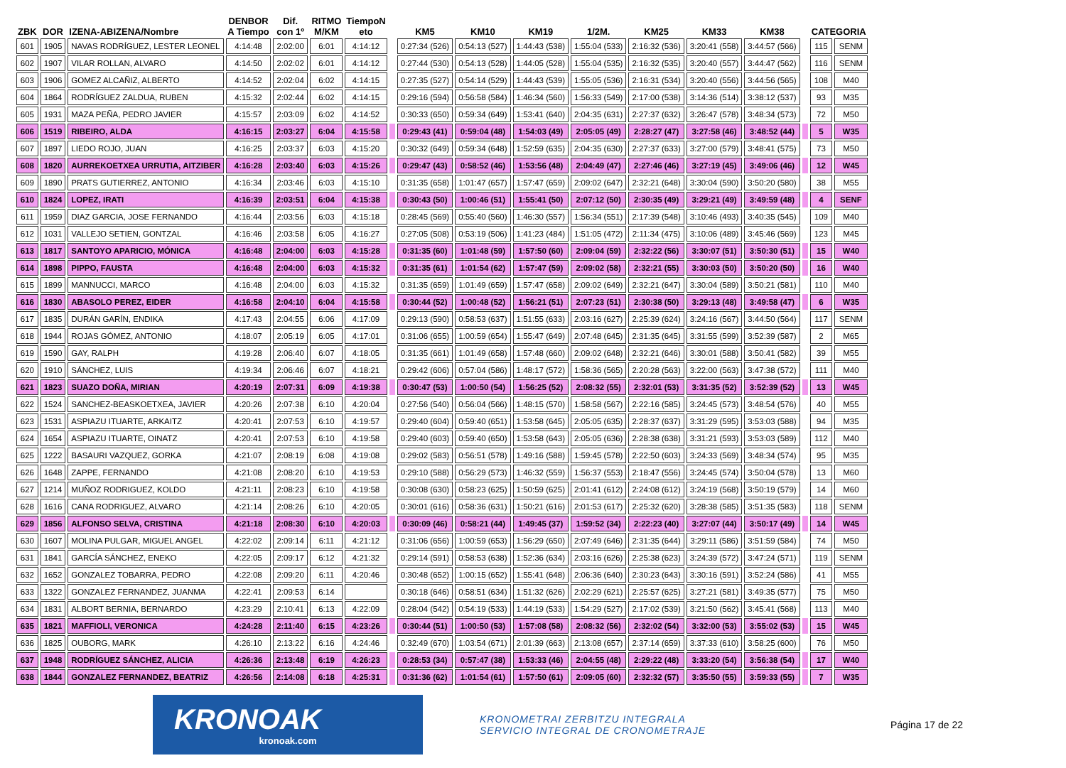| ZBK | DOR | IZENA-ABIZENA/Nombre | DENBOR A Tiempo | Dif. con 1º | RITMO M/KM | TiempoN eto | | KM5 | KM10 | KM19 | 1/2M. | KM25 | KM33 | KM38 | | CATEGORIA | |
| --- | --- | --- | --- | --- | --- | --- | --- | --- | --- | --- | --- | --- | --- | --- | --- | --- | --- |
| 601 | 1905 | NAVAS RODRÍGUEZ, LESTER LEONEL | 4:14:48 | 2:02:00 | 6:01 | 4:14:12 | | 0:27:34 (526) | 0:54:13 (527) | 1:44:43 (538) | 1:55:04 (533) | 2:16:32 (536) | 3:20:41 (558) | 3:44:57 (566) | | 115 | SENM |
| 602 | 1907 | VILAR ROLLAN, ALVARO | 4:14:50 | 2:02:02 | 6:01 | 4:14:12 | | 0:27:44 (530) | 0:54:13 (528) | 1:44:05 (528) | 1:55:04 (535) | 2:16:32 (535) | 3:20:40 (557) | 3:44:47 (562) | | 116 | SENM |
| 603 | 1906 | GOMEZ ALCAÑIZ, ALBERTO | 4:14:52 | 2:02:04 | 6:02 | 4:14:15 | | 0:27:35 (527) | 0:54:14 (529) | 1:44:43 (539) | 1:55:05 (536) | 2:16:31 (534) | 3:20:40 (556) | 3:44:56 (565) | | 108 | M40 |
| 604 | 1864 | RODRÍGUEZ ZALDUA, RUBEN | 4:15:32 | 2:02:44 | 6:02 | 4:14:15 | | 0:29:16 (594) | 0:56:58 (584) | 1:46:34 (560) | 1:56:33 (549) | 2:17:00 (538) | 3:14:36 (514) | 3:38:12 (537) | | 93 | M35 |
| 605 | 1931 | MAZA PEÑA, PEDRO JAVIER | 4:15:57 | 2:03:09 | 6:02 | 4:14:52 | | 0:30:33 (650) | 0:59:34 (649) | 1:53:41 (640) | 2:04:35 (631) | 2:27:37 (632) | 3:26:47 (578) | 3:48:34 (573) | | 72 | M50 |
| 606 | 1519 | RIBEIRO, ALDA | 4:16:15 | 2:03:27 | 6:04 | 4:15:58 | | 0:29:43 (41) | 0:59:04 (48) | 1:54:03 (49) | 2:05:05 (49) | 2:28:27 (47) | 3:27:58 (46) | 3:48:52 (44) | | 5 | W35 |
| 607 | 1897 | LIEDO ROJO, JUAN | 4:16:25 | 2:03:37 | 6:03 | 4:15:20 | | 0:30:32 (649) | 0:59:34 (648) | 1:52:59 (635) | 2:04:35 (630) | 2:27:37 (633) | 3:27:00 (579) | 3:48:41 (575) | | 73 | M50 |
| 608 | 1820 | AURREKOETXEA URRUTIA, AITZIBER | 4:16:28 | 2:03:40 | 6:03 | 4:15:26 | | 0:29:47 (43) | 0:58:52 (46) | 1:53:56 (48) | 2:04:49 (47) | 2:27:46 (46) | 3:27:19 (45) | 3:49:06 (46) | | 12 | W45 |
| 609 | 1890 | PRATS GUTIERREZ, ANTONIO | 4:16:34 | 2:03:46 | 6:03 | 4:15:10 | | 0:31:35 (658) | 1:01:47 (657) | 1:57:47 (659) | 2:09:02 (647) | 2:32:21 (648) | 3:30:04 (590) | 3:50:20 (580) | | 38 | M55 |
| 610 | 1824 | LOPEZ, IRATI | 4:16:39 | 2:03:51 | 6:04 | 4:15:38 | | 0:30:43 (50) | 1:00:46 (51) | 1:55:41 (50) | 2:07:12 (50) | 2:30:35 (49) | 3:29:21 (49) | 3:49:59 (48) | | 4 | SENF |
| 611 | 1959 | DIAZ GARCIA, JOSE FERNANDO | 4:16:44 | 2:03:56 | 6:03 | 4:15:18 | | 0:28:45 (569) | 0:55:40 (560) | 1:46:30 (557) | 1:56:34 (551) | 2:17:39 (548) | 3:10:46 (493) | 3:40:35 (545) | | 109 | M40 |
| 612 | 1031 | VALLEJO SETIEN, GONTZAL | 4:16:46 | 2:03:58 | 6:05 | 4:16:27 | | 0:27:05 (508) | 0:53:19 (506) | 1:41:23 (484) | 1:51:05 (472) | 2:11:34 (475) | 3:10:06 (489) | 3:45:46 (569) | | 123 | M45 |
| 613 | 1817 | SANTOYO APARICIO, MÓNICA | 4:16:48 | 2:04:00 | 6:03 | 4:15:28 | | 0:31:35 (60) | 1:01:48 (59) | 1:57:50 (60) | 2:09:04 (59) | 2:32:22 (56) | 3:30:07 (51) | 3:50:30 (51) | | 15 | W40 |
| 614 | 1898 | PIPPO, FAUSTA | 4:16:48 | 2:04:00 | 6:03 | 4:15:32 | | 0:31:35 (61) | 1:01:54 (62) | 1:57:47 (59) | 2:09:02 (58) | 2:32:21 (55) | 3:30:03 (50) | 3:50:20 (50) | | 16 | W40 |
| 615 | 1899 | MANNUCCI, MARCO | 4:16:48 | 2:04:00 | 6:03 | 4:15:32 | | 0:31:35 (659) | 1:01:49 (659) | 1:57:47 (658) | 2:09:02 (649) | 2:32:21 (647) | 3:30:04 (589) | 3:50:21 (581) | | 110 | M40 |
| 616 | 1830 | ABASOLO PEREZ, EIDER | 4:16:58 | 2:04:10 | 6:04 | 4:15:58 | | 0:30:44 (52) | 1:00:48 (52) | 1:56:21 (51) | 2:07:23 (51) | 2:30:38 (50) | 3:29:13 (48) | 3:49:58 (47) | | 6 | W35 |
| 617 | 1835 | DURÁN GARÍN, ENDIKA | 4:17:43 | 2:04:55 | 6:06 | 4:17:09 | | 0:29:13 (590) | 0:58:53 (637) | 1:51:55 (633) | 2:03:16 (627) | 2:25:39 (624) | 3:24:16 (567) | 3:44:50 (564) | | 117 | SENM |
| 618 | 1944 | ROJAS GÓMEZ, ANTONIO | 4:18:07 | 2:05:19 | 6:05 | 4:17:01 | | 0:31:06 (655) | 1:00:59 (654) | 1:55:47 (649) | 2:07:48 (645) | 2:31:35 (645) | 3:31:55 (599) | 3:52:39 (587) | | 2 | M65 |
| 619 | 1590 | GAY, RALPH | 4:19:28 | 2:06:40 | 6:07 | 4:18:05 | | 0:31:35 (661) | 1:01:49 (658) | 1:57:48 (660) | 2:09:02 (648) | 2:32:21 (646) | 3:30:01 (588) | 3:50:41 (582) | | 39 | M55 |
| 620 | 1910 | SÁNCHEZ, LUIS | 4:19:34 | 2:06:46 | 6:07 | 4:18:21 | | 0:29:42 (606) | 0:57:04 (586) | 1:48:17 (572) | 1:58:36 (565) | 2:20:28 (563) | 3:22:00 (563) | 3:47:38 (572) | | 111 | M40 |
| 621 | 1823 | SUAZO DOÑA, MIRIAN | 4:20:19 | 2:07:31 | 6:09 | 4:19:38 | | 0:30:47 (53) | 1:00:50 (54) | 1:56:25 (52) | 2:08:32 (55) | 2:32:01 (53) | 3:31:35 (52) | 3:52:39 (52) | | 13 | W45 |
| 622 | 1524 | SANCHEZ-BEASKOETXEA, JAVIER | 4:20:26 | 2:07:38 | 6:10 | 4:20:04 | | 0:27:56 (540) | 0:56:04 (566) | 1:48:15 (570) | 1:58:58 (567) | 2:22:16 (585) | 3:24:45 (573) | 3:48:54 (576) | | 40 | M55 |
| 623 | 1531 | ASPIAZU ITUARTE, ARKAITZ | 4:20:41 | 2:07:53 | 6:10 | 4:19:57 | | 0:29:40 (604) | 0:59:40 (651) | 1:53:58 (645) | 2:05:05 (635) | 2:28:37 (637) | 3:31:29 (595) | 3:53:03 (588) | | 94 | M35 |
| 624 | 1654 | ASPIAZU ITUARTE, OINATZ | 4:20:41 | 2:07:53 | 6:10 | 4:19:58 | | 0:29:40 (603) | 0:59:40 (650) | 1:53:58 (643) | 2:05:05 (636) | 2:28:38 (638) | 3:31:21 (593) | 3:53:03 (589) | | 112 | M40 |
| 625 | 1222 | BASAURI VAZQUEZ, GORKA | 4:21:07 | 2:08:19 | 6:08 | 4:19:08 | | 0:29:02 (583) | 0:56:51 (578) | 1:49:16 (588) | 1:59:45 (578) | 2:22:50 (603) | 3:24:33 (569) | 3:48:34 (574) | | 95 | M35 |
| 626 | 1648 | ZAPPE, FERNANDO | 4:21:08 | 2:08:20 | 6:10 | 4:19:53 | | 0:29:10 (588) | 0:56:29 (573) | 1:46:32 (559) | 1:56:37 (553) | 2:18:47 (556) | 3:24:45 (574) | 3:50:04 (578) | | 13 | M60 |
| 627 | 1214 | MUÑOZ RODRIGUEZ, KOLDO | 4:21:11 | 2:08:23 | 6:10 | 4:19:58 | | 0:30:08 (630) | 0:58:23 (625) | 1:50:59 (625) | 2:01:41 (612) | 2:24:08 (612) | 3:24:19 (568) | 3:50:19 (579) | | 14 | M60 |
| 628 | 1616 | CANA RODRIGUEZ, ALVARO | 4:21:14 | 2:08:26 | 6:10 | 4:20:05 | | 0:30:01 (616) | 0:58:36 (631) | 1:50:21 (616) | 2:01:53 (617) | 2:25:32 (620) | 3:28:38 (585) | 3:51:35 (583) | | 118 | SENM |
| 629 | 1856 | ALFONSO SELVA, CRISTINA | 4:21:18 | 2:08:30 | 6:10 | 4:20:03 | | 0:30:09 (46) | 0:58:21 (44) | 1:49:45 (37) | 1:59:52 (34) | 2:22:23 (40) | 3:27:07 (44) | 3:50:17 (49) | | 14 | W45 |
| 630 | 1607 | MOLINA PULGAR, MIGUEL ANGEL | 4:22:02 | 2:09:14 | 6:11 | 4:21:12 | | 0:31:06 (656) | 1:00:59 (653) | 1:56:29 (650) | 2:07:49 (646) | 2:31:35 (644) | 3:29:11 (586) | 3:51:59 (584) | | 74 | M50 |
| 631 | 1841 | GARCÍA SÁNCHEZ, ENEKO | 4:22:05 | 2:09:17 | 6:12 | 4:21:32 | | 0:29:14 (591) | 0:58:53 (638) | 1:52:36 (634) | 2:03:16 (626) | 2:25:38 (623) | 3:24:39 (572) | 3:47:24 (571) | | 119 | SENM |
| 632 | 1652 | GONZALEZ TOBARRA, PEDRO | 4:22:08 | 2:09:20 | 6:11 | 4:20:46 | | 0:30:48 (652) | 1:00:15 (652) | 1:55:41 (648) | 2:06:36 (640) | 2:30:23 (643) | 3:30:16 (591) | 3:52:24 (586) | | 41 | M55 |
| 633 | 1322 | GONZALEZ FERNANDEZ, JUANMA | 4:22:41 | 2:09:53 | 6:14 | | | 0:30:18 (646) | 0:58:51 (634) | 1:51:32 (626) | 2:02:29 (621) | 2:25:57 (625) | 3:27:21 (581) | 3:49:35 (577) | | 75 | M50 |
| 634 | 1831 | ALBORT BERNIA, BERNARDO | 4:23:29 | 2:10:41 | 6:13 | 4:22:09 | | 0:28:04 (542) | 0:54:19 (533) | 1:44:19 (533) | 1:54:29 (527) | 2:17:02 (539) | 3:21:50 (562) | 3:45:41 (568) | | 113 | M40 |
| 635 | 1821 | MAFFIOLI, VERONICA | 4:24:28 | 2:11:40 | 6:15 | 4:23:26 | | 0:30:44 (51) | 1:00:50 (53) | 1:57:08 (58) | 2:08:32 (56) | 2:32:02 (54) | 3:32:00 (53) | 3:55:02 (53) | | 15 | W45 |
| 636 | 1825 | OUBORG, MARK | 4:26:10 | 2:13:22 | 6:16 | 4:24:46 | | 0:32:49 (670) | 1:03:54 (671) | 2:01:39 (663) | 2:13:08 (657) | 2:37:14 (659) | 3:37:33 (610) | 3:58:25 (600) | | 76 | M50 |
| 637 | 1948 | RODRÍGUEZ SÁNCHEZ, ALICIA | 4:26:36 | 2:13:48 | 6:19 | 4:26:23 | | 0:28:53 (34) | 0:57:47 (38) | 1:53:33 (46) | 2:04:55 (48) | 2:29:22 (48) | 3:33:20 (54) | 3:56:38 (54) | | 17 | W40 |
| 638 | 1844 | GONZALEZ FERNANDEZ, BEATRIZ | 4:26:56 | 2:14:08 | 6:18 | 4:25:31 | | 0:31:36 (62) | 1:01:54 (61) | 1:57:50 (61) | 2:09:05 (60) | 2:32:32 (57) | 3:35:50 (55) | 3:59:33 (55) | | 7 | W35 |
KRONOAK
kronoak.com
KRONOMETRAI ZERBITZU INTEGRALA
SERVICIO INTEGRAL DE CRONOMETRAJE
Página 17 de 22